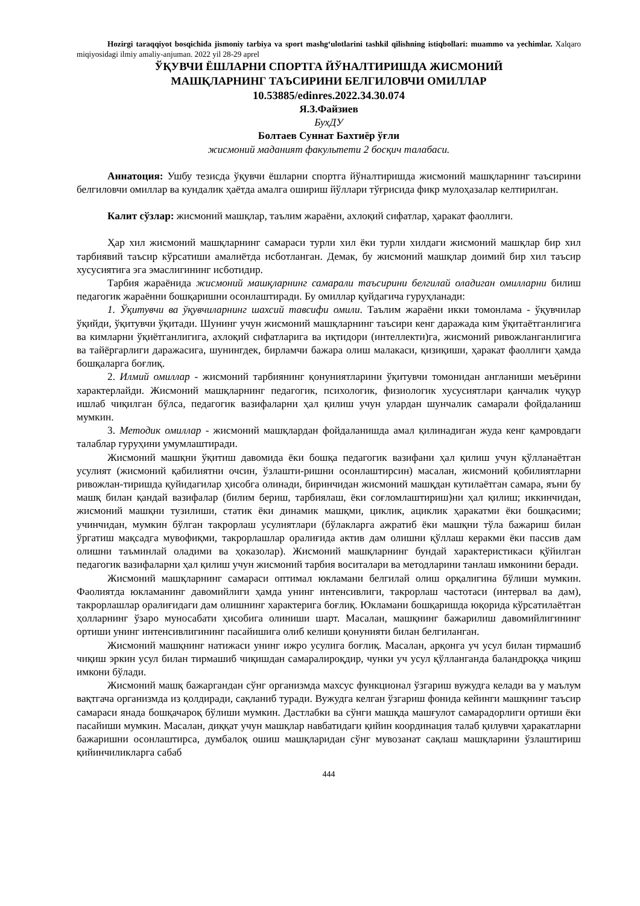Hozirgi taraqqiyot bosqichida jismoniy tarbiya va sport mashg‘ulotlarini tashkil qilishning istiqbollari: muammo va yechimlar. Xalqaro miqiyosidagi ilmiy amaliy-anjuman. 2022 yil 28-29 aprel
ЎҚУВЧИ ЁШЛАРНИ СПОРТГА ЙЎНАЛТИРИШДА ЖИСМОНИЙ
МАШҚЛАРНИНГ ТАЪСИРИНИ БЕЛГИЛОВЧИ ОМИЛЛАР
10.53885/edinres.2022.34.30.074
Я.З.Файзиев
БухДУ
Болтаев Суннат Бахтиёр ўғли
жисмоний маданият факультети 2 босқич талабаси.
Аннатоция: Ушбу тезисда ўқувчи ёшларни спортга йўналтиришда жисмоний машқларнинг таъсирини белгиловчи омиллар ва кундалик ҳаётда амалга ошириш йўллари тўғрисида фикр мулоҳазалар келтирилган.
Калит сўзлар: жисмоний машқлар, таълим жараёни, ахлоқий сифатлар, ҳаракат фаоллиги.
Ҳар хил жисмоний машқларнинг самараси турли хил ёки турли хилдаги жисмоний машқлар бир хил тарбиявий таъсир кўрсатиши амалиётда исботланган. Демак, бу жисмоний машқлар доимий бир хил таъсир хусусиятига эга эмаслигининг исботидир.
Тарбия жараёнида жисмоний машқларнинг самарали таъсирини белгилай оладиган омилларни билиш педагогик жараённи бошқаришни осонлаштиради. Бу омиллар қуйдагича гуруҳланади:
1. Ўқитувчи ва ўқувчиларнинг шахсий тавсифи омили. Таълим жараёни икки томонлама - ўқувчилар ўқийди, ўқитувчи ўқитади. Шунинг учун жисмоний машқларнинг таъсири кенг даражада ким ўқитаётганлигига ва кимларни ўқиётганлигига, ахлоқий сифатларига ва иқтидори (интеллекти)га, жисмоний ривожланганлигига ва тайёргарлиги даражасига, шунингдек, бирламчи бажара олиш малакаси, қизиқиши, ҳаракат фаоллиги ҳамда бошқаларга боғлиқ.
2. Илмий омиллар - жисмоний тарбиянинг қонуниятларини ўқитувчи томонидан англаниши меъёрини характерлайди. Жисмоний машқларнинг педагогик, психологик, физиологик хусусиятлари қанчалик чуқур ишлаб чиқилган бўлса, педагогик вазифаларни ҳал қилиш учун улардан шунчалик самарали фойдаланиш мумкин.
3. Методик омиллар - жисмоний машқлардан фойдаланишда амал қилинадиган жуда кенг қамровдаги талаблар гуруҳини умумлаштиради.
Жисмоний машқни ўқитиш давомида ёки бошқа педагогик вазифани ҳал қилиш учун қўлланаётган усулият (жисмоний қабилиятни очсин, ўзлашти-ришни осонлаштирсин) масалан, жисмоний қобилиятларни ривожлан-тиришда қуйидагилар ҳисобга олинади, биринчидан жисмоний машқдан кутилаётган самара, яъни бу машқ билан қандай вазифалар (билим бериш, тарбиялаш, ёки соғломлаштириш)ни ҳал қилиш; иккинчидан, жисмоний машқни тузилиши, статик ёки динамик машқми, циклик, ациклик ҳаракатми ёки бошқасими; учинчидан, мумкин бўлган такрорлаш усулиятлари (бўлакларга ажратиб ёки машқни тўла бажариш билан ўргатиш мақсадга мувофиқми, такрорлашлар оралиғида актив дам олишни қўллаш керакми ёки пассив дам олишни таъминлай оладими ва ҳоказолар). Жисмоний машқларнинг бундай характеристикаси қўйилган педагогик вазифаларни ҳал қилиш учун жисмоний тарбия воситалари ва методларини танлаш имконини беради.
Жисмоний машқларнинг самараси оптимал юкламани белгилай олиш орқалигина бўлиши мумкин. Фаолиятда юкламанинг давомийлиги ҳамда унинг интенсивлиги, такрорлаш частотаси (интервал ва дам), такрорлашлар оралиғидаги дам олишнинг характерига боғлиқ. Юкламани бошқаришда юқорида кўрсатилаётган ҳолларнинг ўзаро муносабати ҳисобига олиниши шарт. Масалан, машқнинг бажарилиш давомийлигининг ортиши унинг интенсивлигининг пасайишига олиб келиши қонунияти билан белгиланган.
Жисмоний машқнинг натижаси унинг ижро усулига боғлиқ. Масалан, арқонга уч усул билан тирмашиб чиқиш эркин усул билан тирмашиб чиқишдан самаралироқдир, чунки уч усул қўлланганда баландроққа чиқиш имкони бўлади.
Жисмоний машқ бажаргандан сўнг организмда махсус функционал ўзгариш вужудга келади ва у маълум вақтгача организмда из қолдиради, сақланиб туради. Вужудга келган ўзгариш фонида кейинги машқнинг таъсир самараси янада бошқачароқ бўлиши мумкин. Дастлабки ва сўнги машқда машғулот самарадорлиги ортиши ёки пасайиши мумкин. Масалан, диққат учун машқлар навбатидаги қийин координация талаб қилувчи ҳаракатларни бажаришни осонлаштирса, думбалоқ ошиш машқларидан сўнг мувозанат сақлаш машқларини ўзлаштириш қийинчиликларга сабаб
444